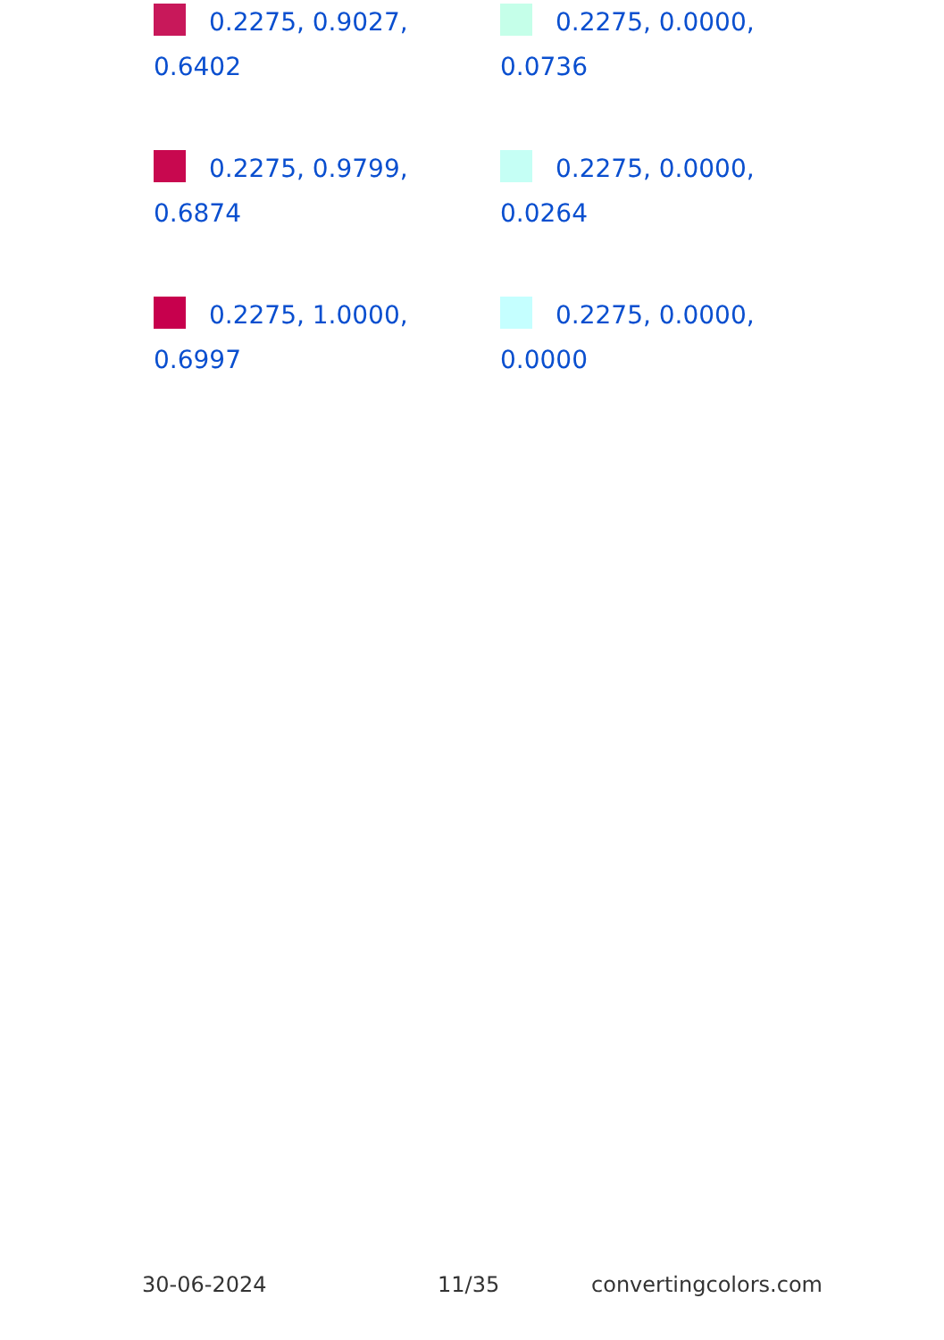0.2275, 0.9027, 0.6402
0.2275, 0.0000, 0.0736
0.2275, 0.9799, 0.6874
0.2275, 0.0000, 0.0264
0.2275, 1.0000, 0.6997
0.2275, 0.0000, 0.0000
30-06-2024 11/35 convertingcolors.com